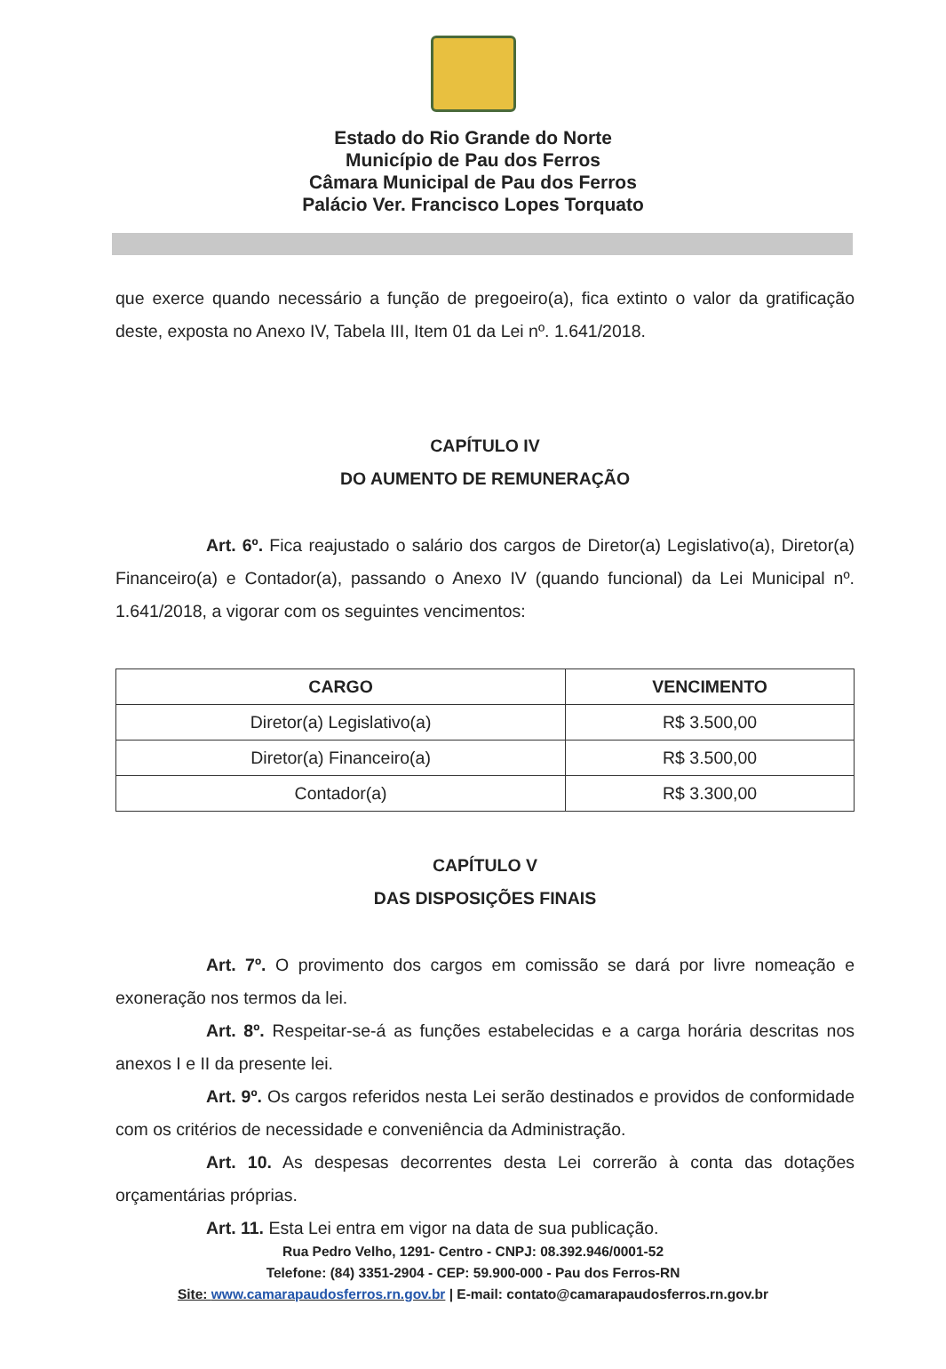Estado do Rio Grande do Norte
Município de Pau dos Ferros
Câmara Municipal de Pau dos Ferros
Palácio Ver. Francisco Lopes Torquato
que exerce quando necessário a função de pregoeiro(a), fica extinto o valor da gratificação deste, exposta no Anexo IV, Tabela III, Item 01 da Lei nº. 1.641/2018.
CAPÍTULO IV
DO AUMENTO DE REMUNERAÇÃO
Art. 6º. Fica reajustado o salário dos cargos de Diretor(a) Legislativo(a), Diretor(a) Financeiro(a) e Contador(a), passando o Anexo IV (quando funcional) da Lei Municipal nº. 1.641/2018, a vigorar com os seguintes vencimentos:
| CARGO | VENCIMENTO |
| --- | --- |
| Diretor(a) Legislativo(a) | R$ 3.500,00 |
| Diretor(a) Financeiro(a) | R$ 3.500,00 |
| Contador(a) | R$ 3.300,00 |
CAPÍTULO V
DAS DISPOSIÇÕES FINAIS
Art. 7º. O provimento dos cargos em comissão se dará por livre nomeação e exoneração nos termos da lei.
Art. 8º. Respeitar-se-á as funções estabelecidas e a carga horária descritas nos anexos I e II da presente lei.
Art. 9º. Os cargos referidos nesta Lei serão destinados e providos de conformidade com os critérios de necessidade e conveniência da Administração.
Art. 10. As despesas decorrentes desta Lei correrão à conta das dotações orçamentárias próprias.
Art. 11. Esta Lei entra em vigor na data de sua publicação.
Rua Pedro Velho, 1291- Centro - CNPJ: 08.392.946/0001-52
Telefone: (84) 3351-2904 - CEP: 59.900-000 - Pau dos Ferros-RN
Site: www.camarapaudosferros.rn.gov.br | E-mail: contato@camarapaudosferros.rn.gov.br